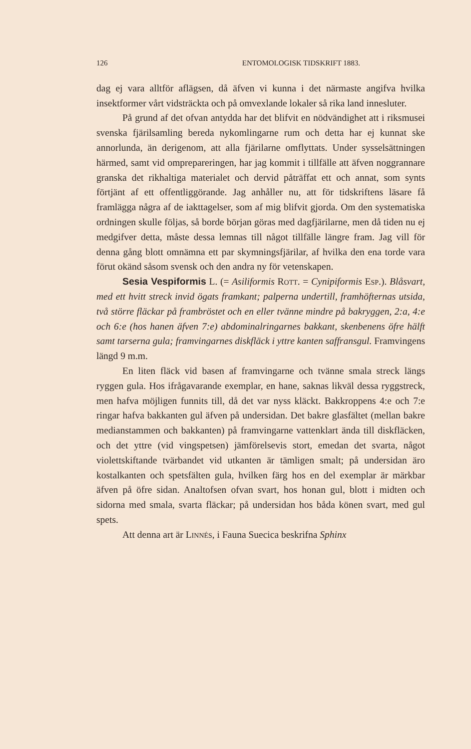126 ENTOMOLOGISK TIDSKRIFT 1883.
dag ej vara alltför aflägsen, då äfven vi kunna i det närmaste angifva hvilka insektformer vårt vidsträckta och på omvexlande lokaler så rika land innesluter.
På grund af det ofvan antydda har det blifvit en nödvändighet att i riksmusei svenska fjärilsamling bereda nykomlingarne rum och detta har ej kunnat ske annorlunda, än derigenom, att alla fjärilarne omflyttats. Under sysselsättningen härmed, samt vid ompreparer­ingen, har jag kommit i tillfälle att äfven noggrannare granska det rikhaltiga materialet och dervid påträffat ett och annat, som synts förtjänt af ett offentliggörande. Jag anhåller nu, att för tidskriftens läsare få framlägga några af de iakttagelser, som af mig blifvit gjorda. Om den systematiska ordningen skulle följas, så borde början göras med dagfjärilarne, men då tiden nu ej medgifver detta, måste dessa lemnas till något tillfälle längre fram. Jag vill för denna gång blott omnämna ett par skymningsfjärilar, af hvilka den ena torde vara förut okänd såsom svensk och den andra ny för vetenskapen.
Sesia Vespiformis L. (= Asiliformis Rott. = Cynipiformis Esp.). Blåsvart, med ett hvitt streck invid ögats framkant; palperna undertill, framhöfternas utsida, två större fläckar på frambröstet och en eller tvänne mindre på bakryggen, 2:a, 4:e och 6:e (hos hanen äfven 7:e) abdominalringarnes bakkant, skenbenens öfre hälft samt tarserna gula; framvingarnes diskfläck i yttre kanten saffransgul. Framvingens längd 9 m.m.
En liten fläck vid basen af framvingarne och tvänne smala streck längs ryggen gula. Hos ifrågavarande exemplar, en hane, saknas likväl dessa ryggstreck, men hafva möjligen funnits till, då det var nyss kläckt. Bakkroppens 4:e och 7:e ringar hafva bakkanten gul äfven på undersidan. Det bakre glasfältet (mellan bakre medianstammen och bakkanten) på framvingarne vattenklart ända till diskfläcken, och det yttre (vid vingspetsen) jämförelsevis stort, emedan det svarta, något violettskiftande tvärbandet vid utkanten är tämligen smalt; på undersidan äro kostalkanten och spetsfälten gula, hvilken färg hos en del exemplar är märkbar äfven på öfre sidan. Analtofsen ofvan svart, hos honan gul, blott i midten och sidorna med smala, svarta fläckar; på undersidan hos båda könen svart, med gul spets.
Att denna art är Linnés, i Fauna Suecica beskrifna Sphinx